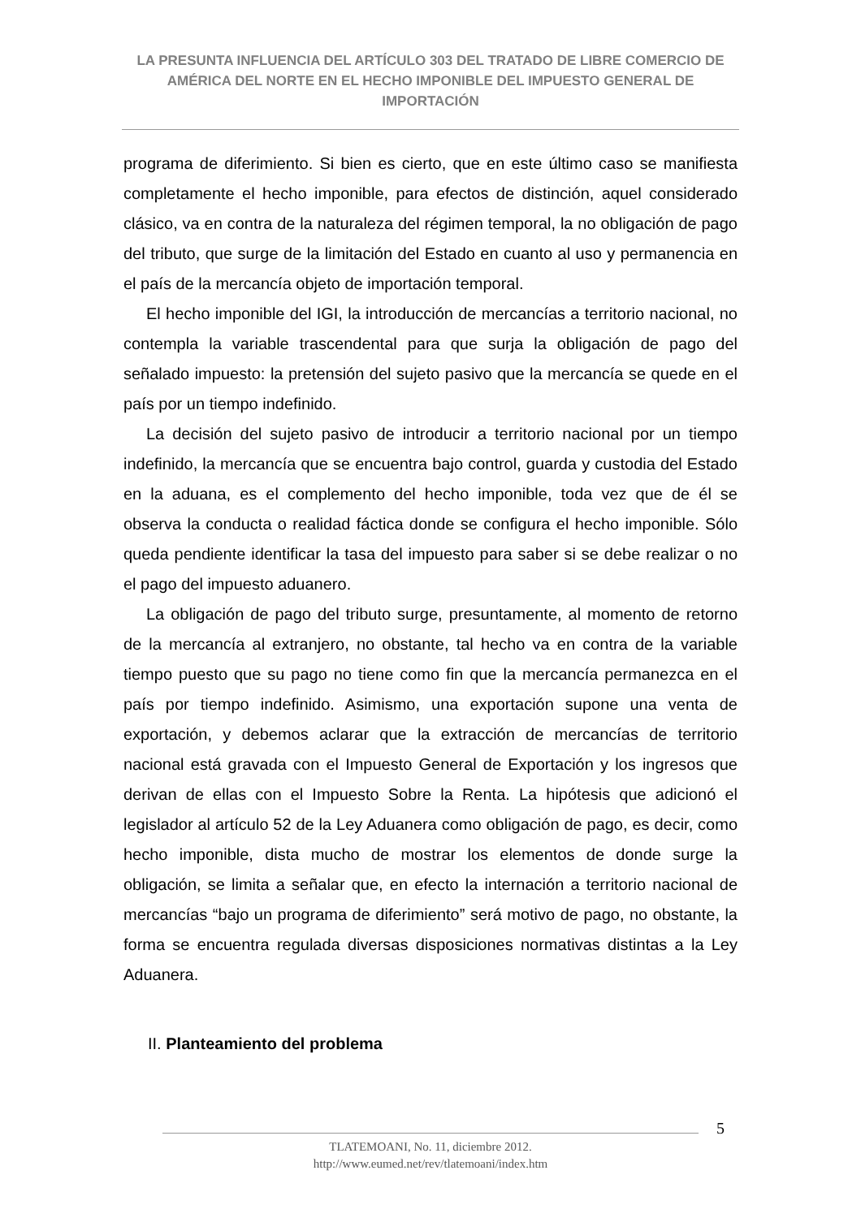LA PRESUNTA INFLUENCIA DEL ARTÍCULO 303 DEL TRATADO DE LIBRE COMERCIO DE AMÉRICA DEL NORTE EN EL HECHO IMPONIBLE DEL IMPUESTO GENERAL DE IMPORTACIÓN
programa de diferimiento. Si bien es cierto, que en este último caso se manifiesta completamente el hecho imponible, para efectos de distinción, aquel considerado clásico, va en contra de la naturaleza del régimen temporal, la no obligación de pago del tributo, que surge de la limitación del Estado en cuanto al uso y permanencia en el país de la mercancía objeto de importación temporal.
El hecho imponible del IGI, la introducción de mercancías a territorio nacional, no contempla la variable trascendental para que surja la obligación de pago del señalado impuesto: la pretensión del sujeto pasivo que la mercancía se quede en el país por un tiempo indefinido.
La decisión del sujeto pasivo de introducir a territorio nacional por un tiempo indefinido, la mercancía que se encuentra bajo control, guarda y custodia del Estado en la aduana, es el complemento del hecho imponible, toda vez que de él se observa la conducta o realidad fáctica donde se configura el hecho imponible. Sólo queda pendiente identificar la tasa del impuesto para saber si se debe realizar o no el pago del impuesto aduanero.
La obligación de pago del tributo surge, presuntamente, al momento de retorno de la mercancía al extranjero, no obstante, tal hecho va en contra de la variable tiempo puesto que su pago no tiene como fin que la mercancía permanezca en el país por tiempo indefinido. Asimismo, una exportación supone una venta de exportación, y debemos aclarar que la extracción de mercancías de territorio nacional está gravada con el Impuesto General de Exportación y los ingresos que derivan de ellas con el Impuesto Sobre la Renta. La hipótesis que adicionó el legislador al artículo 52 de la Ley Aduanera como obligación de pago, es decir, como hecho imponible, dista mucho de mostrar los elementos de donde surge la obligación, se limita a señalar que, en efecto la internación a territorio nacional de mercancías “bajo un programa de diferimiento” será motivo de pago, no obstante, la forma se encuentra regulada diversas disposiciones normativas distintas a la Ley Aduanera.
II. Planteamiento del problema
5
TLATEMOANI, No. 11, diciembre 2012.
http://www.eumed.net/rev/tlatemoani/index.htm